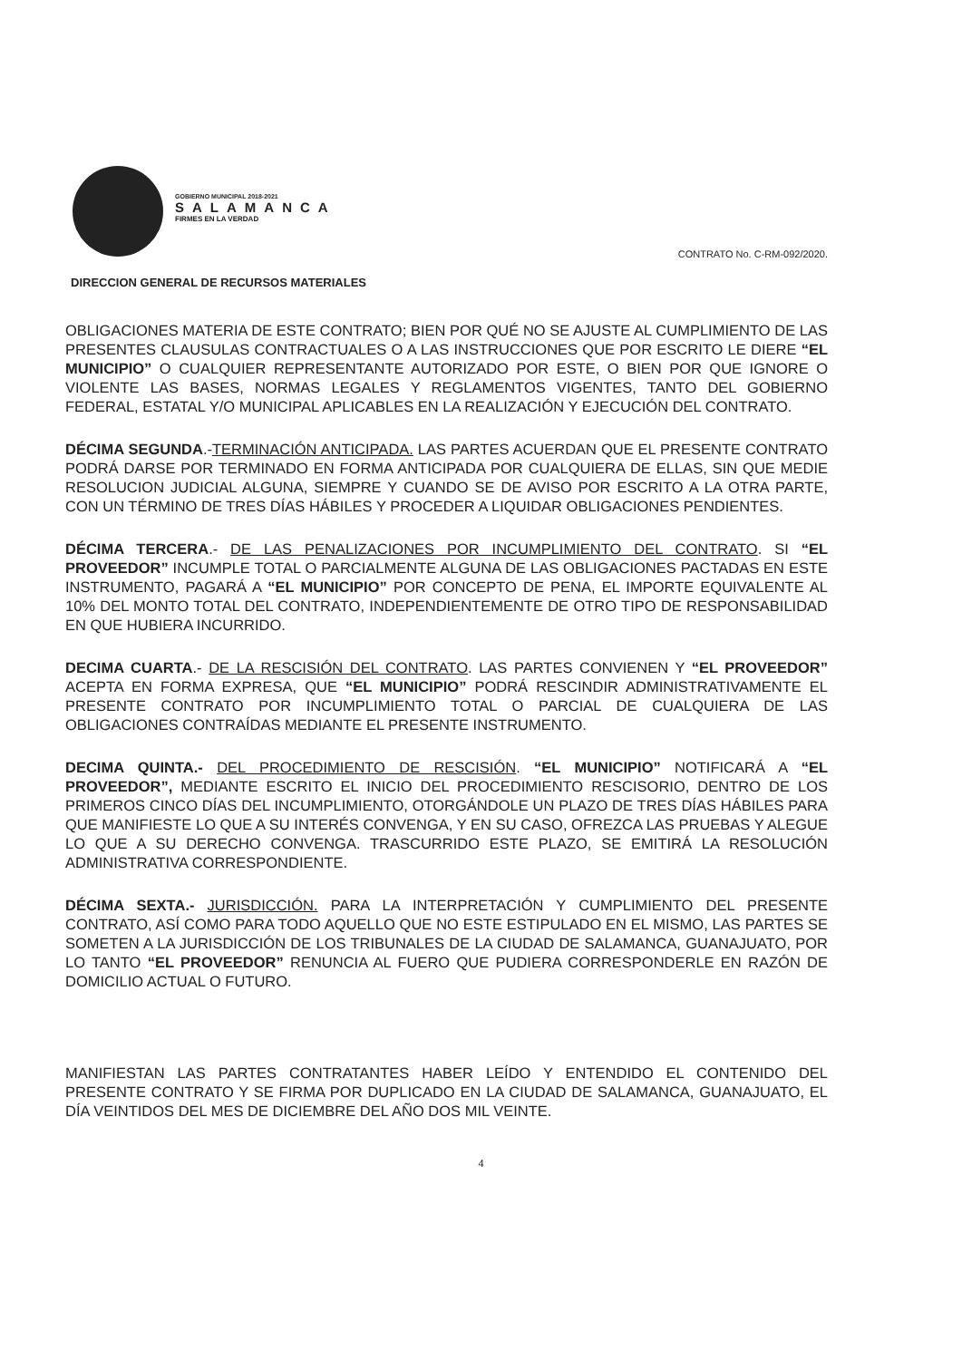GOBIERNO MUNICIPAL 2018-2021
SALAMANCA
FIRMES EN LA VERDAD
CONTRATO No. C-RM-092/2020.
DIRECCION GENERAL DE RECURSOS MATERIALES
OBLIGACIONES MATERIA DE ESTE CONTRATO; BIEN POR QUÉ NO SE AJUSTE AL CUMPLIMIENTO DE LAS PRESENTES CLAUSULAS CONTRACTUALES O A LAS INSTRUCCIONES QUE POR ESCRITO LE DIERE “EL MUNICIPIO” O CUALQUIER REPRESENTANTE AUTORIZADO POR ESTE, O BIEN POR QUE IGNORE O VIOLENTE LAS BASES, NORMAS LEGALES Y REGLAMENTOS VIGENTES, TANTO DEL GOBIERNO FEDERAL, ESTATAL Y/O MUNICIPAL APLICABLES EN LA REALIZACIÓN Y EJECUCIÓN DEL CONTRATO.
DÉCIMA SEGUNDA.-TERMINACIÓN ANTICIPADA. LAS PARTES ACUERDAN QUE EL PRESENTE CONTRATO PODRÁ DARSE POR TERMINADO EN FORMA ANTICIPADA POR CUALQUIERA DE ELLAS, SIN QUE MEDIE RESOLUCION JUDICIAL ALGUNA, SIEMPRE Y CUANDO SE DE AVISO POR ESCRITO A LA OTRA PARTE, CON UN TÉRMINO DE TRES DÍAS HÁBILES Y PROCEDER A LIQUIDAR OBLIGACIONES PENDIENTES.
DÉCIMA TERCERA.- DE LAS PENALIZACIONES POR INCUMPLIMIENTO DEL CONTRATO. SI “EL PROVEEDOR” INCUMPLE TOTAL O PARCIALMENTE ALGUNA DE LAS OBLIGACIONES PACTADAS EN ESTE INSTRUMENTO, PAGARÁ A “EL MUNICIPIO” POR CONCEPTO DE PENA, EL IMPORTE EQUIVALENTE AL 10% DEL MONTO TOTAL DEL CONTRATO, INDEPENDIENTEMENTE DE OTRO TIPO DE RESPONSABILIDAD EN QUE HUBIERA INCURRIDO.
DECIMA CUARTA.- DE LA RESCISIÓN DEL CONTRATO. LAS PARTES CONVIENEN Y “EL PROVEEDOR” ACEPTA EN FORMA EXPRESA, QUE “EL MUNICIPIO” PODRÁ RESCINDIR ADMINISTRATIVAMENTE EL PRESENTE CONTRATO POR INCUMPLIMIENTO TOTAL O PARCIAL DE CUALQUIERA DE LAS OBLIGACIONES CONTRAÍDAS MEDIANTE EL PRESENTE INSTRUMENTO.
DECIMA QUINTA.- DEL PROCEDIMIENTO DE RESCISIÓN. “EL MUNICIPIO” NOTIFICARÁ A “EL PROVEEDOR”, MEDIANTE ESCRITO EL INICIO DEL PROCEDIMIENTO RESCISORIO, DENTRO DE LOS PRIMEROS CINCO DÍAS DEL INCUMPLIMIENTO, OTORGÁNDOLE UN PLAZO DE TRES DÍAS HÁBILES PARA QUE MANIFIESTE LO QUE A SU INTERÉS CONVENGA, Y EN SU CASO, OFREZCA LAS PRUEBAS Y ALEGUE LO QUE A SU DERECHO CONVENGA. TRASCURRIDO ESTE PLAZO, SE EMITIRÁ LA RESOLUCIÓN ADMINISTRATIVA CORRESPONDIENTE.
DÉCIMA SEXTA.- JURISDICCIÓN. PARA LA INTERPRETACIÓN Y CUMPLIMIENTO DEL PRESENTE CONTRATO, ASÍ COMO PARA TODO AQUELLO QUE NO ESTE ESTIPULADO EN EL MISMO, LAS PARTES SE SOMETEN A LA JURISDICCIÓN DE LOS TRIBUNALES DE LA CIUDAD DE SALAMANCA, GUANAJUATO, POR LO TANTO “EL PROVEEDOR” RENUNCIA AL FUERO QUE PUDIERA CORRESPONDERLE EN RAZÓN DE DOMICILIO ACTUAL O FUTURO.
MANIFIESTAN LAS PARTES CONTRATANTES HABER LEÍDO Y ENTENDIDO EL CONTENIDO DEL PRESENTE CONTRATO Y SE FIRMA POR DUPLICADO EN LA CIUDAD DE SALAMANCA, GUANAJUATO, EL DÍA VEINTIDOS DEL MES DE DICIEMBRE DEL AÑO DOS MIL VEINTE.
4